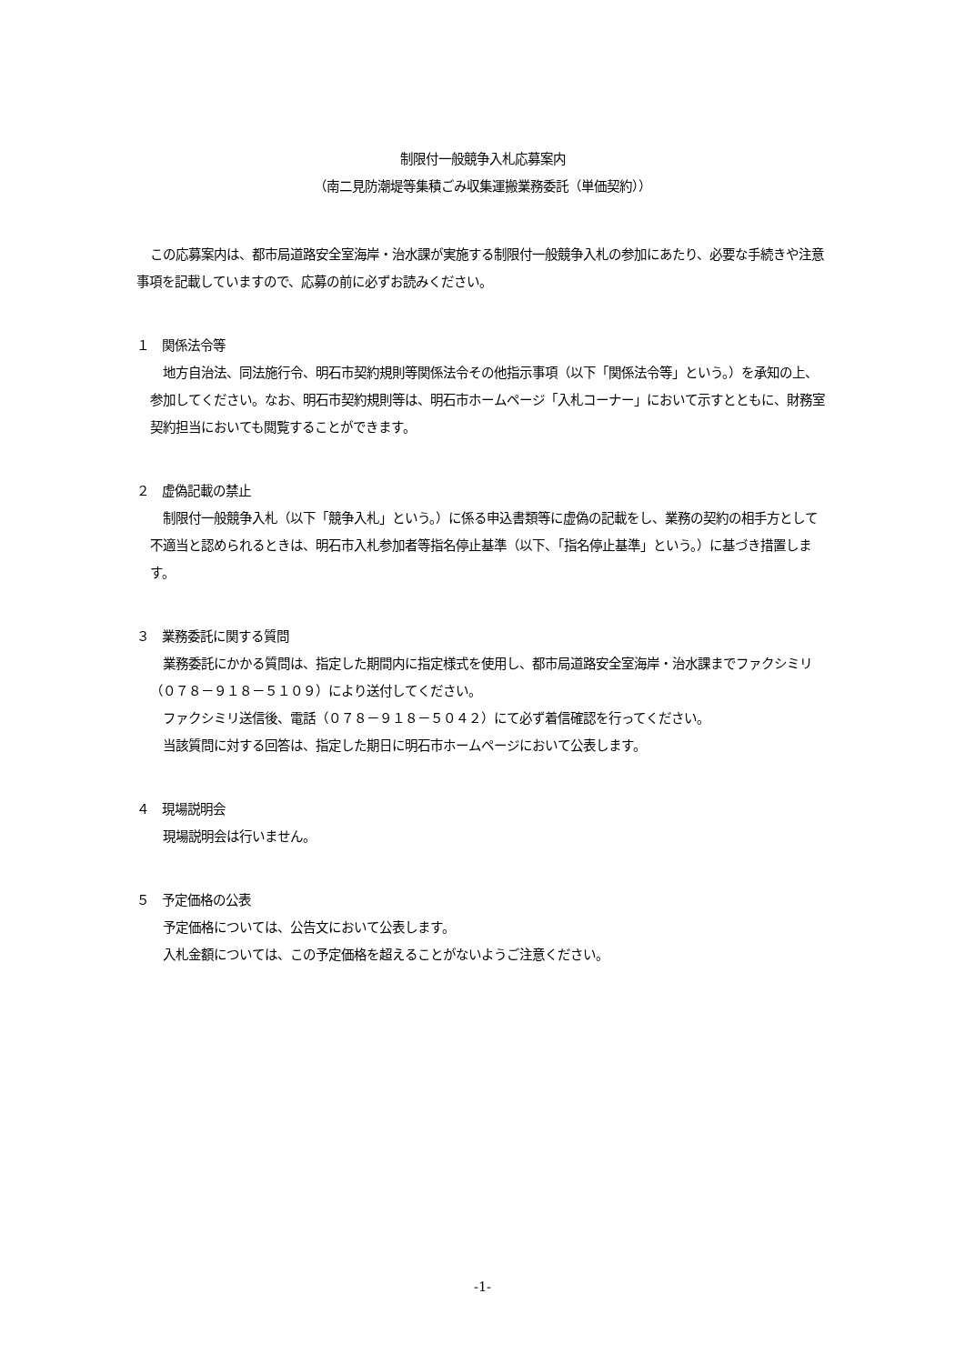制限付一般競争入札応募案内
（南二見防潮堤等集積ごみ収集運搬業務委託（単価契約））
この応募案内は、都市局道路安全室海岸・治水課が実施する制限付一般競争入札の参加にあたり、必要な手続きや注意事項を記載していますので、応募の前に必ずお読みください。
１　関係法令等
地方自治法、同法施行令、明石市契約規則等関係法令その他指示事項（以下「関係法令等」という。）を承知の上、参加してください。なお、明石市契約規則等は、明石市ホームページ「入札コーナー」において示すとともに、財務室契約担当においても閲覧することができます。
２　虚偽記載の禁止
制限付一般競争入札（以下「競争入札」という。）に係る申込書類等に虚偽の記載をし、業務の契約の相手方として不適当と認められるときは、明石市入札参加者等指名停止基準（以下、「指名停止基準」という。）に基づき措置します。
３　業務委託に関する質問
業務委託にかかる質問は、指定した期間内に指定様式を使用し、都市局道路安全室海岸・治水課までファクシミリ（０７８－９１８－５１０９）により送付してください。
ファクシミリ送信後、電話（０７８－９１８－５０４２）にて必ず着信確認を行ってください。
当該質問に対する回答は、指定した期日に明石市ホームページにおいて公表します。
４　現場説明会
現場説明会は行いません。
５　予定価格の公表
予定価格については、公告文において公表します。
入札金額については、この予定価格を超えることがないようご注意ください。
-1-